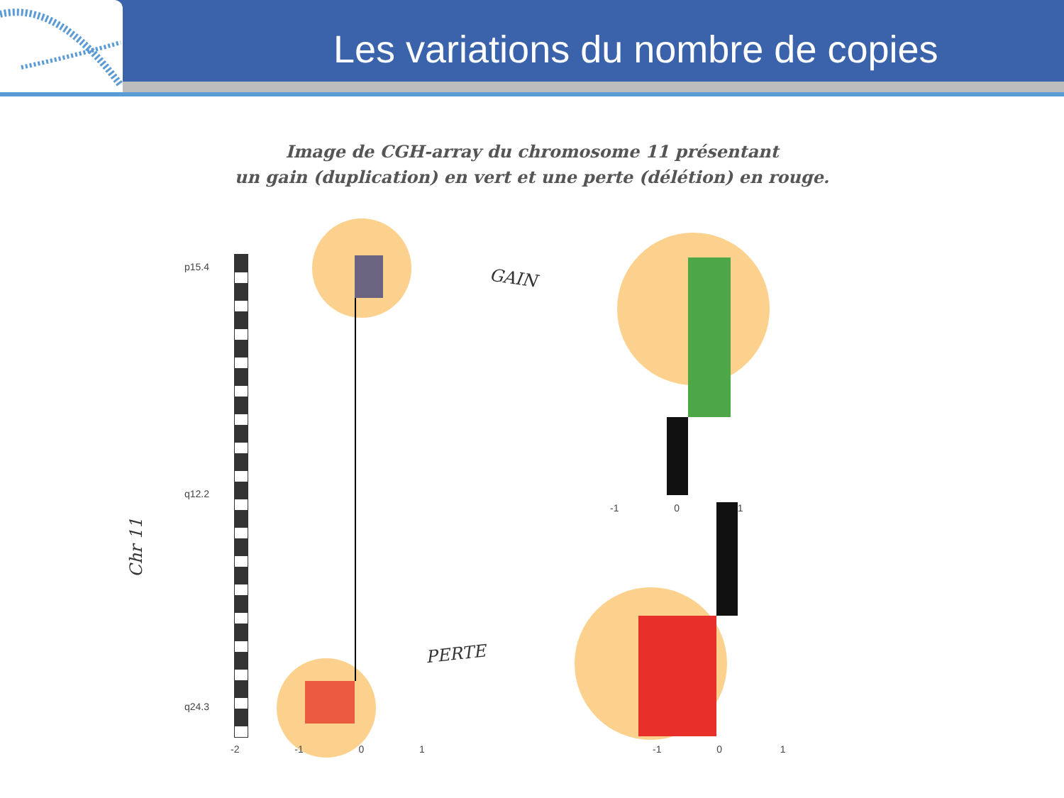Les variations du nombre de copies
Image de CGH-array du chromosome 11 présentant
un gain (duplication) en vert et une perte (délétion) en rouge.
GAIN
PERTE
Chr 11
p15.4
q12.2
q24.3
-2 -1 0 1
-1 0 1
-1 0 1